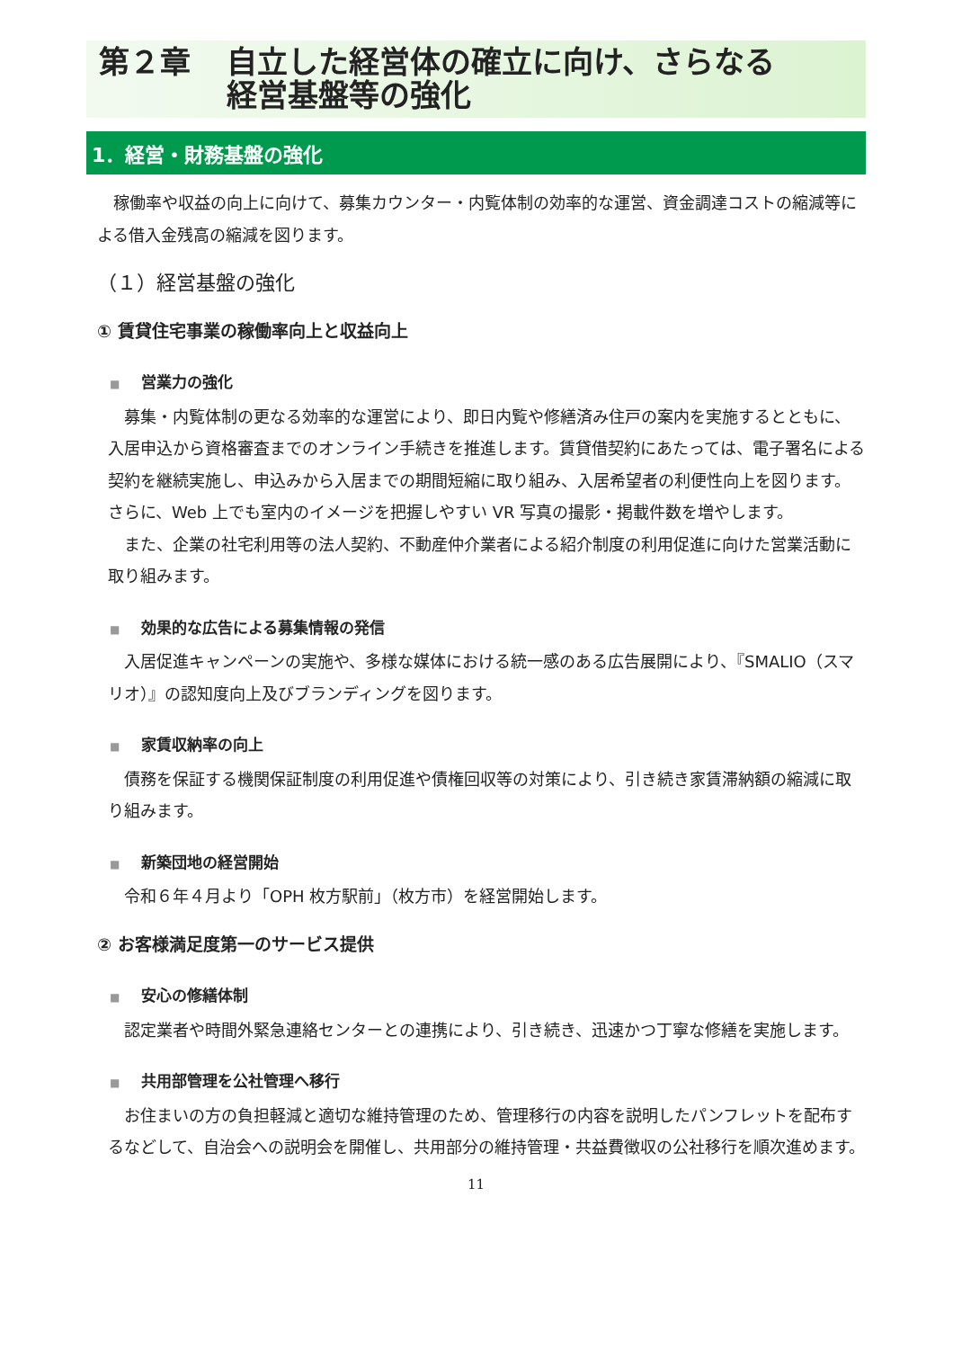第２章 自立した経営体の確立に向け、さらなる
経営基盤等の強化
1．経営・財務基盤の強化
稼働率や収益の向上に向けて、募集カウンター・内覧体制の効率的な運営、資金調達コストの縮減等による借入金残高の縮減を図ります。
（１）経営基盤の強化
① 賃貸住宅事業の稼働率向上と収益向上
■ 営業力の強化
募集・内覧体制の更なる効率的な運営により、即日内覧や修繕済み住戸の案内を実施するとともに、入居申込から資格審査までのオンライン手続きを推進します。賃貸借契約にあたっては、電子署名による契約を継続実施し、申込みから入居までの期間短縮に取り組み、入居希望者の利便性向上を図ります。さらに、Web 上でも室内のイメージを把握しやすい VR 写真の撮影・掲載件数を増やします。
また、企業の社宅利用等の法人契約、不動産仲介業者による紹介制度の利用促進に向けた営業活動に取り組みます。
■ 効果的な広告による募集情報の発信
入居促進キャンペーンの実施や、多様な媒体における統一感のある広告展開により、『SMALIO（スマリオ）』の認知度向上及びブランディングを図ります。
■ 家賃収納率の向上
債務を保証する機関保証制度の利用促進や債権回収等の対策により、引き続き家賃滞納額の縮減に取り組みます。
■ 新築団地の経営開始
令和６年４月より「OPH 枚方駅前」（枚方市）を経営開始します。
② お客様満足度第一のサービス提供
■ 安心の修繕体制
認定業者や時間外緊急連絡センターとの連携により、引き続き、迅速かつ丁寧な修繕を実施します。
■ 共用部管理を公社管理へ移行
お住まいの方の負担軽減と適切な維持管理のため、管理移行の内容を説明したパンフレットを配布するなどして、自治会への説明会を開催し、共用部分の維持管理・共益費徴収の公社移行を順次進めます。
11